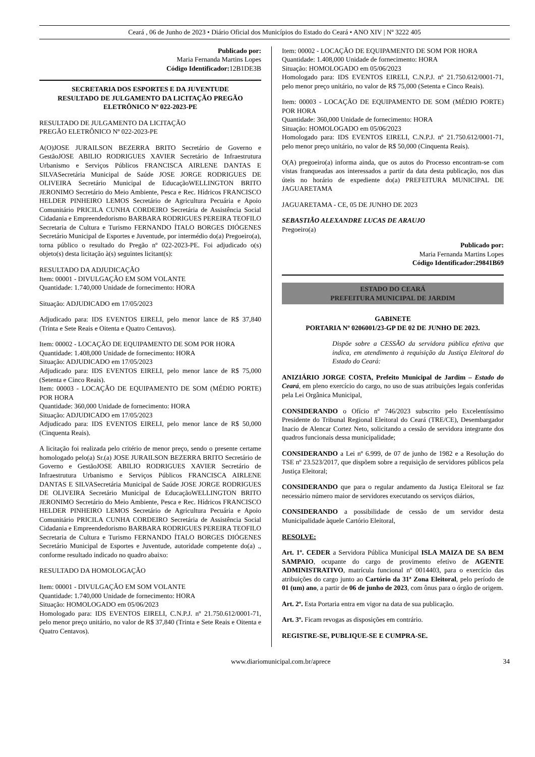Ceará , 06 de Junho de 2023 • Diário Oficial dos Municípios do Estado do Ceará • ANO XIV | Nº 3222 405
Publicado por:
Maria Fernanda Martins Lopes
Código Identificador: 12B1DE3B
SECRETARIA DOS ESPORTES E DA JUVENTUDE
RESULTADO DE JULGAMENTO DA LICITAÇÃO PREGÃO ELETRÔNICO Nº 022-2023-PE
RESULTADO DE JULGAMENTO DA LICITAÇÃO
PREGÃO ELETRÔNICO Nº 022-2023-PE
A(O)JOSE JURAILSON BEZERRA BRITO Secretário de Governo e GestãoJOSE ABILIO RODRIGUES XAVIER Secretário de Infraestrutura Urbanismo e Serviços Públicos FRANCISCA AIRLENE DANTAS E SILVASecretária Municipal de Saúde JOSE JORGE RODRIGUES DE OLIVEIRA Secretário Municipal de EducaçãoWELLINGTON BRITO JERONIMO Secretário do Meio Ambiente, Pesca e Rec. Hídricos FRANCISCO HELDER PINHEIRO LEMOS Secretário de Agricultura Pecuária e Apoio Comunitário PRICILA CUNHA CORDEIRO Secretária de Assistência Social Cidadania e Empreendedorismo BARBARA RODRIGUES PEREIRA TEOFILO Secretaria de Cultura e Turismo FERNANDO ÍTALO BORGES DIÓGENES Secretário Municipal de Esportes e Juventude, por intermédio do(a) Pregoeiro(a), torna público o resultado do Pregão nº 022-2023-PE. Foi adjudicado o(s) objeto(s) desta licitação à(s) seguintes licitant(s):
RESULTADO DA ADJUDICAÇÃO
Item: 00001 - DIVULGAÇÃO EM SOM VOLANTE
Quantidade: 1.740,000 Unidade de fornecimento: HORA
Situação: ADJUDICADO em 17/05/2023
Adjudicado para: IDS EVENTOS EIRELI, pelo menor lance de R$ 37,840 (Trinta e Sete Reais e Oitenta e Quatro Centavos).
Item: 00002 - LOCAÇÃO DE EQUIPAMENTO DE SOM POR HORA
Quantidade: 1.408,000 Unidade de fornecimento: HORA
Situação: ADJUDICADO em 17/05/2023
Adjudicado para: IDS EVENTOS EIRELI, pelo menor lance de R$ 75,000 (Setenta e Cinco Reais).
Item: 00003 - LOCAÇÃO DE EQUIPAMENTO DE SOM (MÉDIO PORTE) POR HORA
Quantidade: 360,000 Unidade de fornecimento: HORA
Situação: ADJUDICADO em 17/05/2023
Adjudicado para: IDS EVENTOS EIRELI, pelo menor lance de R$ 50,000 (Cinquenta Reais).
A licitação foi realizada pelo critério de menor preço, sendo o presente certame homologado pelo(a) Sr.(a) JOSE JURAILSON BEZERRA BRITO Secretário de Governo e GestãoJOSE ABILIO RODRIGUES XAVIER Secretário de Infraestrutura Urbanismo e Serviços Públicos FRANCISCA AIRLENE DANTAS E SILVASecretária Municipal de Saúde JOSE JORGE RODRIGUES DE OLIVEIRA Secretário Municipal de EducaçãoWELLINGTON BRITO JERONIMO Secretário do Meio Ambiente, Pesca e Rec. Hídricos FRANCISCO HELDER PINHEIRO LEMOS Secretário de Agricultura Pecuária e Apoio Comunitário PRICILA CUNHA CORDEIRO Secretária de Assistência Social Cidadania e Empreendedorismo BARBARA RODRIGUES PEREIRA TEOFILO Secretaria de Cultura e Turismo FERNANDO ÍTALO BORGES DIÓGENES Secretário Municipal de Esportes e Juventude, autoridade competente do(a) ., conforme resultado indicado no quadro abaixo:
RESULTADO DA HOMOLOGAÇÃO
Item: 00001 - DIVULGAÇÃO EM SOM VOLANTE
Quantidade: 1.740,000 Unidade de fornecimento: HORA
Situação: HOMOLOGADO em 05/06/2023
Homologado para: IDS EVENTOS EIRELI, C.N.P.J. nº 21.750.612/0001-71, pelo menor preço unitário, no valor de R$ 37,840 (Trinta e Sete Reais e Oitenta e Quatro Centavos).
Item: 00002 - LOCAÇÃO DE EQUIPAMENTO DE SOM POR HORA
Quantidade: 1.408,000 Unidade de fornecimento: HORA
Situação: HOMOLOGADO em 05/06/2023
Homologado para: IDS EVENTOS EIRELI, C.N.P.J. nº 21.750.612/0001-71, pelo menor preço unitário, no valor de R$ 75,000 (Setenta e Cinco Reais).
Item: 00003 - LOCAÇÃO DE EQUIPAMENTO DE SOM (MÉDIO PORTE) POR HORA
Quantidade: 360,000 Unidade de fornecimento: HORA
Situação: HOMOLOGADO em 05/06/2023
Homologado para: IDS EVENTOS EIRELI, C.N.P.J. nº 21.750.612/0001-71, pelo menor preço unitário, no valor de R$ 50,000 (Cinquenta Reais).
O(A) pregoeiro(a) informa ainda, que os autos do Processo encontram-se com vistas franqueadas aos interessados a partir da data desta publicação, nos dias úteis no horário de expediente do(a) PREFEITURA MUNICIPAL DE JAGUARETAMA
JAGUARETAMA - CE, 05 DE JUNHO DE 2023
SEBASTIÃO ALEXANDRE LUCAS DE ARAUJO
Pregoeiro(a)
Publicado por:
Maria Fernanda Martins Lopes
Código Identificador: 29841B69
ESTADO DO CEARÁ
PREFEITURA MUNICIPAL DE JARDIM
GABINETE
PORTARIA Nº 0206001/23-GP DE 02 DE JUNHO DE 2023.
Dispõe sobre a CESSÃO da servidora pública efetiva que indica, em atendimento à requisição da Justiça Eleitoral do Estado do Ceará:
ANIZIÁRIO JORGE COSTA, Prefeito Municipal de Jardim – Estado do Ceará, em pleno exercício do cargo, no uso de suas atribuições legais conferidas pela Lei Orgânica Municipal,
CONSIDERANDO o Ofício nº 746/2023 subscrito pelo Excelentíssimo Presidente do Tribunal Regional Eleitoral do Ceará (TRE/CE), Desembargador Inacio de Alencar Cortez Neto, solicitando a cessão de servidora integrante dos quadros funcionais dessa municipalidade;
CONSIDERANDO a Lei nº 6.999, de 07 de junho de 1982 e a Resolução do TSE nº 23.523/2017, que dispõem sobre a requisição de servidores públicos pela Justiça Eleitoral;
CONSIDERANDO que para o regular andamento da Justiça Eleitoral se faz necessário número maior de servidores executando os serviços diários,
CONSIDERANDO a possibilidade de cessão de um servidor desta Municipalidade àquele Cartório Eleitoral,
RESOLVE:
Art. 1º. CEDER a Servidora Pública Municipal ISLA MAIZA DE SA BEM SAMPAIO, ocupante do cargo de provimento efetivo de AGENTE ADMINISTRATIVO, matrícula funcional nº 0014403, para o exercício das atribuições do cargo junto ao Cartório da 31ª Zona Eleitoral, pelo período de 01 (um) ano, a partir de 06 de junho de 2023, com ônus para o órgão de origem.
Art. 2º. Esta Portaria entra em vigor na data de sua publicação.
Art. 3º. Ficam revogas as disposições em contrário.
REGISTRE-SE, PUBLIQUE-SE E CUMPRA-SE.
www.diariomunicipal.com.br/aprece 34